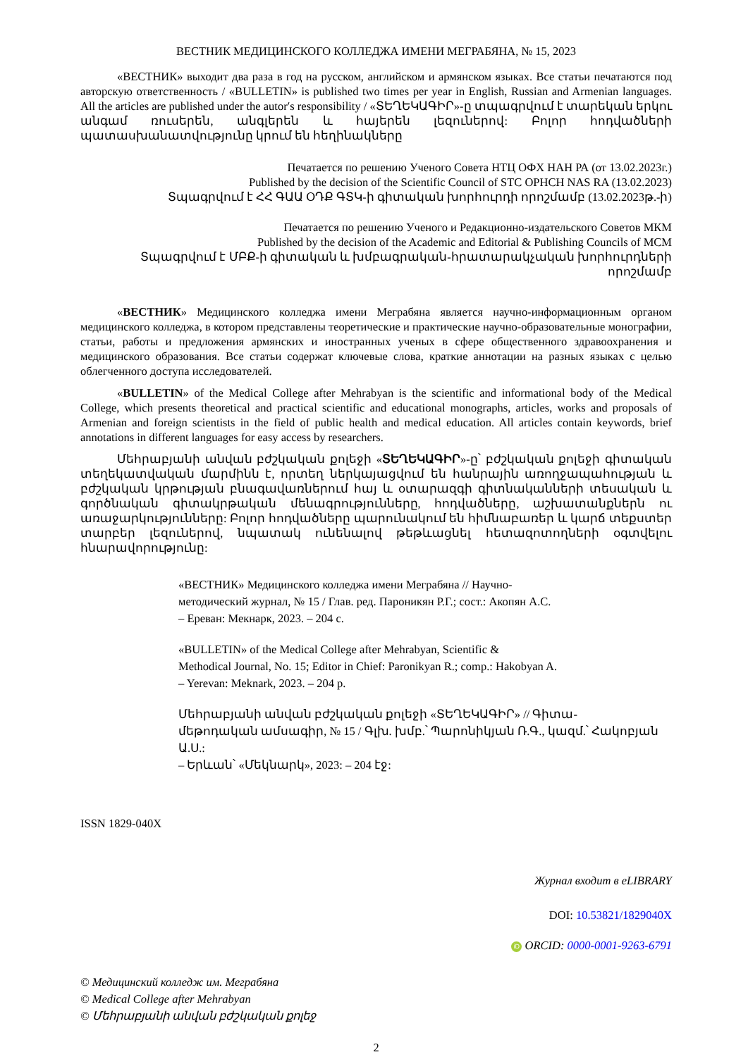ВЕСТНИК МЕДИЦИНСКОГО КОЛЛЕДЖА ИМЕНИ МЕГРАБЯНА, № 15, 2023
«ВЕСТНИК» выходит два раза в год на русском, английском и армянском языках. Все статьи печатаются под авторскую ответственность / «BULLETIN» is published two times per year in English, Russian and Armenian languages. All the articles are published under the autor′s responsibility / «ՏԵՂԵԿԱԳԻՐ»-ը տպագրվում է տարեկան երկու անգամ ռուսերեն, անգլերեն և հայերեն լեզուներով: Բոլոր հոդվածների պատասխանատվությունը կրում են հեղինակները
Печатается по решению Ученого Совета НТЦ ОФХ НАН РА (от 13.02.2023г.)
Published by the decision of the Scientific Council of STC OPHCH NAS RA (13.02.2023)
Տպագրվում է ՀՀ ԳԱԱ ՕԴՔ ԳՏԿ-ի գիտական խորհուրդի որոշմամբ (13.02.2023թ.-ի)
Печатается по решению Ученого и Редакционно-издательского Советов МКМ
Published by the decision of the Academic and Editorial & Publishing Councils of MCM
Տպագրվում է ՄԲՔ-ի գիտական և խմբագրական-հրատարակչական խորհուրդների որոշմամբ
«ВЕСТНИК» Медицинского колледжа имени Меграбяна является научно-информационным органом медицинского колледжа, в котором представлены теоретические и практические научно-образовательные монографии, статьи, работы и предложения армянских и иностранных ученых в сфере общественного здравоохранения и медицинского образования. Все статьи содержат ключевые слова, краткие аннотации на разных языках с целью облегченного доступа исследователей.
«BULLETIN» of the Medical College after Mehrabyan is the scientific and informational body of the Medical College, which presents theoretical and practical scientific and educational monographs, articles, works and proposals of Armenian and foreign scientists in the field of public health and medical education. All articles contain keywords, brief annotations in different languages for easy access by researchers.
Մեհրաբյանի անվան բժշկական քոլեջի «ՏԵՂԵԿԱԳԻՐ»-ը՝ բժշկական քոլեջի գիտական տեղեկատվական մարմինն է, որտեղ ներկայացվում են հանրային առողջապահության և բժշկական կրթության բնագավառներում հայ և օտարազգի գիտնականների տեսական և գործնական գիտակրթական մենագրությունները, հոդվածները, աշխատանքներն ու առաջարկությունները: Բոլոր հոդվածները պարունակում են հիմնաբառեր և կարճ տեքստեր տարբեր լեզուներով, նպատակ ունենալով թեթևացնել հետազոտողների օգտվելու հնարավորությունը:
«ВЕСТНИК» Медицинского колледжа имени Меграбяна // Научно-
методический журнал, № 15 / Глав. ред. Пароникян Р.Г.; сост.: Акопян А.С.
– Ереван: Мекнарк, 2023. – 204 с.
«BULLETIN» of the Medical College after Mehrabyan, Scientific &
Methodical Journal, No. 15; Editor in Chief: Paronikyan R.; comp.: Hakobyan A.
– Yerevan: Meknark, 2023. – 204 p.
Մեհրաբյանի անվան բժշկական քոլեջի «ՏԵՂԵԿԱԳԻՐ» // Գիտա-
մեթոդական ամսագիր, № 15 / Գլխ. խմբ.՝ Պարոնիկյան Ռ.Գ., կազմ.՝ Հակոբյան Ա.Ս.:
– Երևան՝ «Մեկնարկ», 2023: – 204 էջ:
ISSN 1829-040X
Журнал входит в eLIBRARY
DOI: 10.53821/1829040X
iD ORCID: 0000-0001-9263-6791
© Медицинский колледж им. Меграбяна
© Medical College after Mehrabyan
© Մեհրաբյանի անվան բժշկական քոլեջ
2